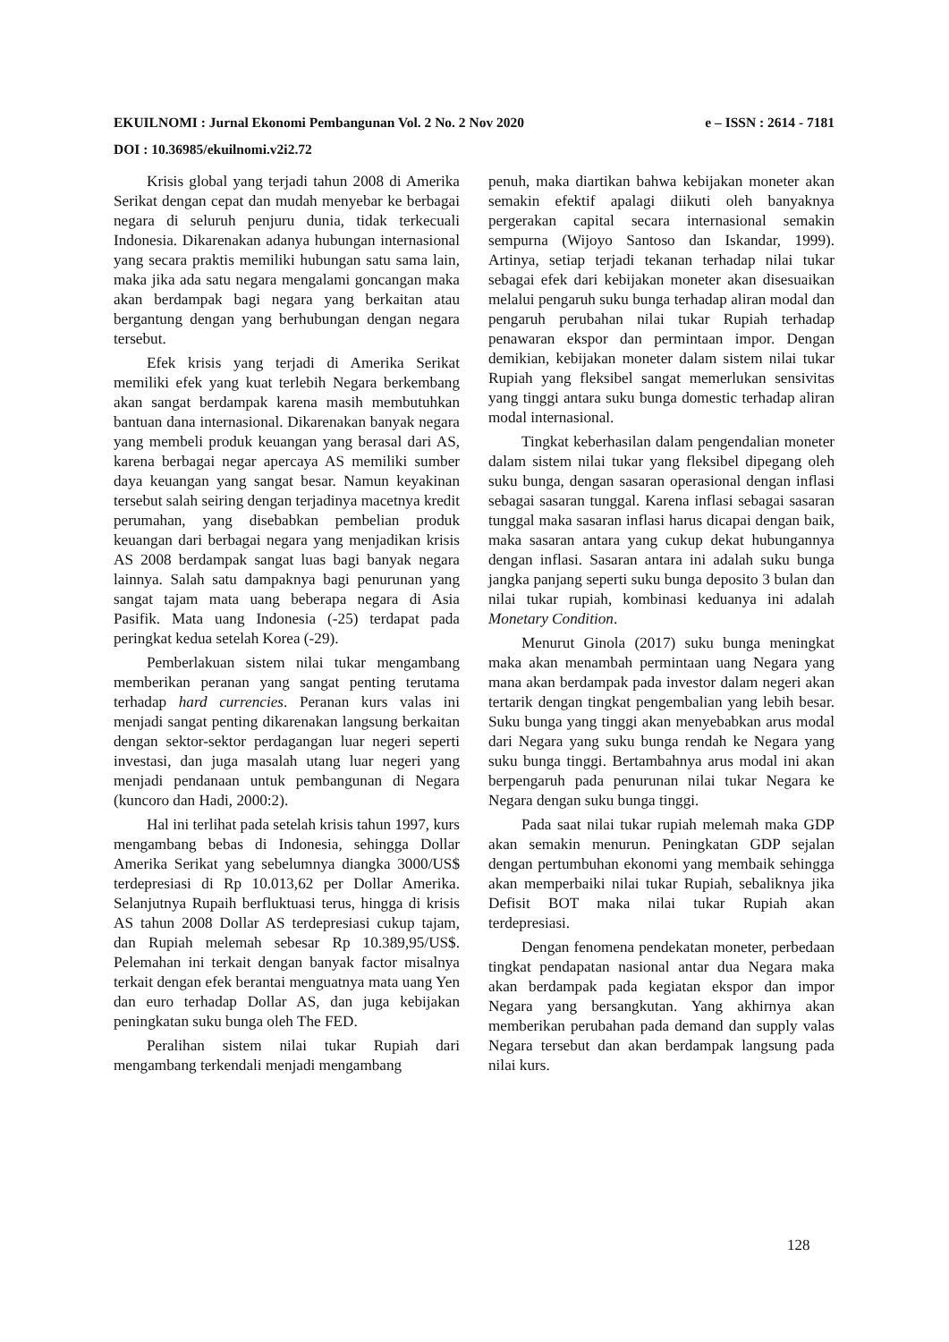EKUILNOMI : Jurnal Ekonomi Pembangunan Vol. 2 No. 2 Nov 2020 e – ISSN : 2614 - 7181
DOI : 10.36985/ekuilnomi.v2i2.72
Krisis global yang terjadi tahun 2008 di Amerika Serikat dengan cepat dan mudah menyebar ke berbagai negara di seluruh penjuru dunia, tidak terkecuali Indonesia. Dikarenakan adanya hubungan internasional yang secara praktis memiliki hubungan satu sama lain, maka jika ada satu negara mengalami goncangan maka akan berdampak bagi negara yang berkaitan atau bergantung dengan yang berhubungan dengan negara tersebut.
Efek krisis yang terjadi di Amerika Serikat memiliki efek yang kuat terlebih Negara berkembang akan sangat berdampak karena masih membutuhkan bantuan dana internasional. Dikarenakan banyak negara yang membeli produk keuangan yang berasal dari AS, karena berbagai negar apercaya AS memiliki sumber daya keuangan yang sangat besar. Namun keyakinan tersebut salah seiring dengan terjadinya macetnya kredit perumahan, yang disebabkan pembelian produk keuangan dari berbagai negara yang menjadikan krisis AS 2008 berdampak sangat luas bagi banyak negara lainnya. Salah satu dampaknya bagi penurunan yang sangat tajam mata uang beberapa negara di Asia Pasifik. Mata uang Indonesia (-25) terdapat pada peringkat kedua setelah Korea (-29).
Pemberlakuan sistem nilai tukar mengambang memberikan peranan yang sangat penting terutama terhadap hard currencies. Peranan kurs valas ini menjadi sangat penting dikarenakan langsung berkaitan dengan sektor-sektor perdagangan luar negeri seperti investasi, dan juga masalah utang luar negeri yang menjadi pendanaan untuk pembangunan di Negara (kuncoro dan Hadi, 2000:2).
Hal ini terlihat pada setelah krisis tahun 1997, kurs mengambang bebas di Indonesia, sehingga Dollar Amerika Serikat yang sebelumnya diangka 3000/US$ terdepresiasi di Rp 10.013,62 per Dollar Amerika. Selanjutnya Rupaih berfluktuasi terus, hingga di krisis AS tahun 2008 Dollar AS terdepresiasi cukup tajam, dan Rupiah melemah sebesar Rp 10.389,95/US$. Pelemahan ini terkait dengan banyak factor misalnya terkait dengan efek berantai menguatnya mata uang Yen dan euro terhadap Dollar AS, dan juga kebijakan peningkatan suku bunga oleh The FED.
Peralihan sistem nilai tukar Rupiah dari mengambang terkendali menjadi mengambang
penuh, maka diartikan bahwa kebijakan moneter akan semakin efektif apalagi diikuti oleh banyaknya pergerakan capital secara internasional semakin sempurna (Wijoyo Santoso dan Iskandar, 1999). Artinya, setiap terjadi tekanan terhadap nilai tukar sebagai efek dari kebijakan moneter akan disesuaikan melalui pengaruh suku bunga terhadap aliran modal dan pengaruh perubahan nilai tukar Rupiah terhadap penawaran ekspor dan permintaan impor. Dengan demikian, kebijakan moneter dalam sistem nilai tukar Rupiah yang fleksibel sangat memerlukan sensivitas yang tinggi antara suku bunga domestic terhadap aliran modal internasional.
Tingkat keberhasilan dalam pengendalian moneter dalam sistem nilai tukar yang fleksibel dipegang oleh suku bunga, dengan sasaran operasional dengan inflasi sebagai sasaran tunggal. Karena inflasi sebagai sasaran tunggal maka sasaran inflasi harus dicapai dengan baik, maka sasaran antara yang cukup dekat hubungannya dengan inflasi. Sasaran antara ini adalah suku bunga jangka panjang seperti suku bunga deposito 3 bulan dan nilai tukar rupiah, kombinasi keduanya ini adalah Monetary Condition.
Menurut Ginola (2017) suku bunga meningkat maka akan menambah permintaan uang Negara yang mana akan berdampak pada investor dalam negeri akan tertarik dengan tingkat pengembalian yang lebih besar. Suku bunga yang tinggi akan menyebabkan arus modal dari Negara yang suku bunga rendah ke Negara yang suku bunga tinggi. Bertambahnya arus modal ini akan berpengaruh pada penurunan nilai tukar Negara ke Negara dengan suku bunga tinggi.
Pada saat nilai tukar rupiah melemah maka GDP akan semakin menurun. Peningkatan GDP sejalan dengan pertumbuhan ekonomi yang membaik sehingga akan memperbaiki nilai tukar Rupiah, sebaliknya jika Defisit BOT maka nilai tukar Rupiah akan terdepresiasi.
Dengan fenomena pendekatan moneter, perbedaan tingkat pendapatan nasional antar dua Negara maka akan berdampak pada kegiatan ekspor dan impor Negara yang bersangkutan. Yang akhirnya akan memberikan perubahan pada demand dan supply valas Negara tersebut dan akan berdampak langsung pada nilai kurs.
128